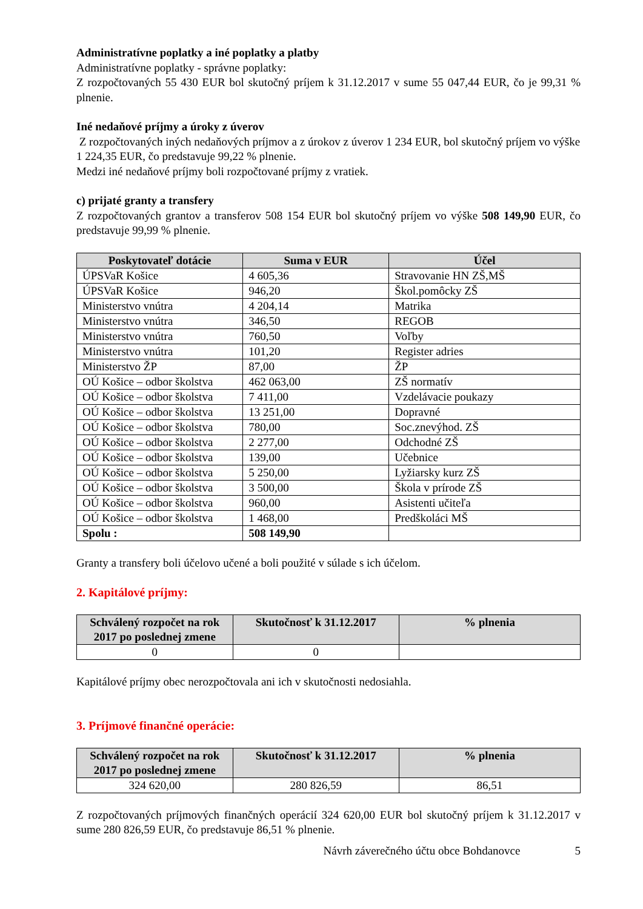Administratívne poplatky a iné poplatky a platby
Administratívne poplatky - správne poplatky:
Z rozpočtovaných 55 430 EUR bol skutočný príjem k 31.12.2017 v sume 55 047,44 EUR, čo je 99,31 % plnenie.
Iné nedaňové príjmy a úroky z úverov
Z rozpočtovaných iných nedaňových príjmov a z úrokov z úverov 1 234 EUR, bol skutočný príjem vo výške 1 224,35 EUR, čo predstavuje 99,22 % plnenie.
Medzi iné nedaňové príjmy boli rozpočtované príjmy z vratiek.
c) prijaté granty a transfery
Z rozpočtovaných grantov a transferov 508 154 EUR bol skutočný príjem vo výške 508 149,90 EUR, čo predstavuje 99,99 % plnenie.
| Poskytovateľ dotácie | Suma v EUR | Účel |
| --- | --- | --- |
| ÚPSVaR Košice | 4 605,36 | Stravovanie HN ZŠ,MŠ |
| ÚPSVaR Košice | 946,20 | Škol.pomôcky ZŠ |
| Ministerstvo vnútra | 4 204,14 | Matrika |
| Ministerstvo vnútra | 346,50 | REGOB |
| Ministerstvo vnútra | 760,50 | Voľby |
| Ministerstvo vnútra | 101,20 | Register adries |
| Ministerstvo ŽP | 87,00 | ŽP |
| OÚ Košice – odbor školstva | 462 063,00 | ZŠ normatív |
| OÚ Košice – odbor školstva | 7 411,00 | Vzdelávacie poukazy |
| OÚ Košice – odbor školstva | 13 251,00 | Dopravné |
| OÚ Košice – odbor školstva | 780,00 | Soc.znevýhod. ZŠ |
| OÚ Košice – odbor školstva | 2 277,00 | Odchodné ZŠ |
| OÚ Košice – odbor školstva | 139,00 | Učebnice |
| OÚ Košice – odbor školstva | 5 250,00 | Lyžiarsky kurz ZŠ |
| OÚ Košice – odbor školstva | 3 500,00 | Škola v prírode ZŠ |
| OÚ Košice – odbor školstva | 960,00 | Asistenti učiteľa |
| OÚ Košice – odbor školstva | 1 468,00 | Predškoláci MŠ |
| Spolu : | 508 149,90 | |
Granty a transfery boli účelovo učené a boli použité v súlade s ich účelom.
2. Kapitálové príjmy:
| Schválený rozpočet na rok 2017 po poslednej zmene | Skutočnosť k 31.12.2017 | % plnenia |
| --- | --- | --- |
| 0 | 0 | |
Kapitálové príjmy obec nerozpočtovala ani ich v skutočnosti nedosiahla.
3. Príjmové finančné operácie:
| Schválený rozpočet na rok 2017 po poslednej zmene | Skutočnosť k 31.12.2017 | % plnenia |
| --- | --- | --- |
| 324 620,00 | 280 826,59 | 86,51 |
Z rozpočtovaných príjmových finančných operácií 324 620,00 EUR bol skutočný príjem k 31.12.2017 v sume 280 826,59 EUR, čo predstavuje 86,51 % plnenie.
Návrh záverečného účtu obce Bohdanovce 5